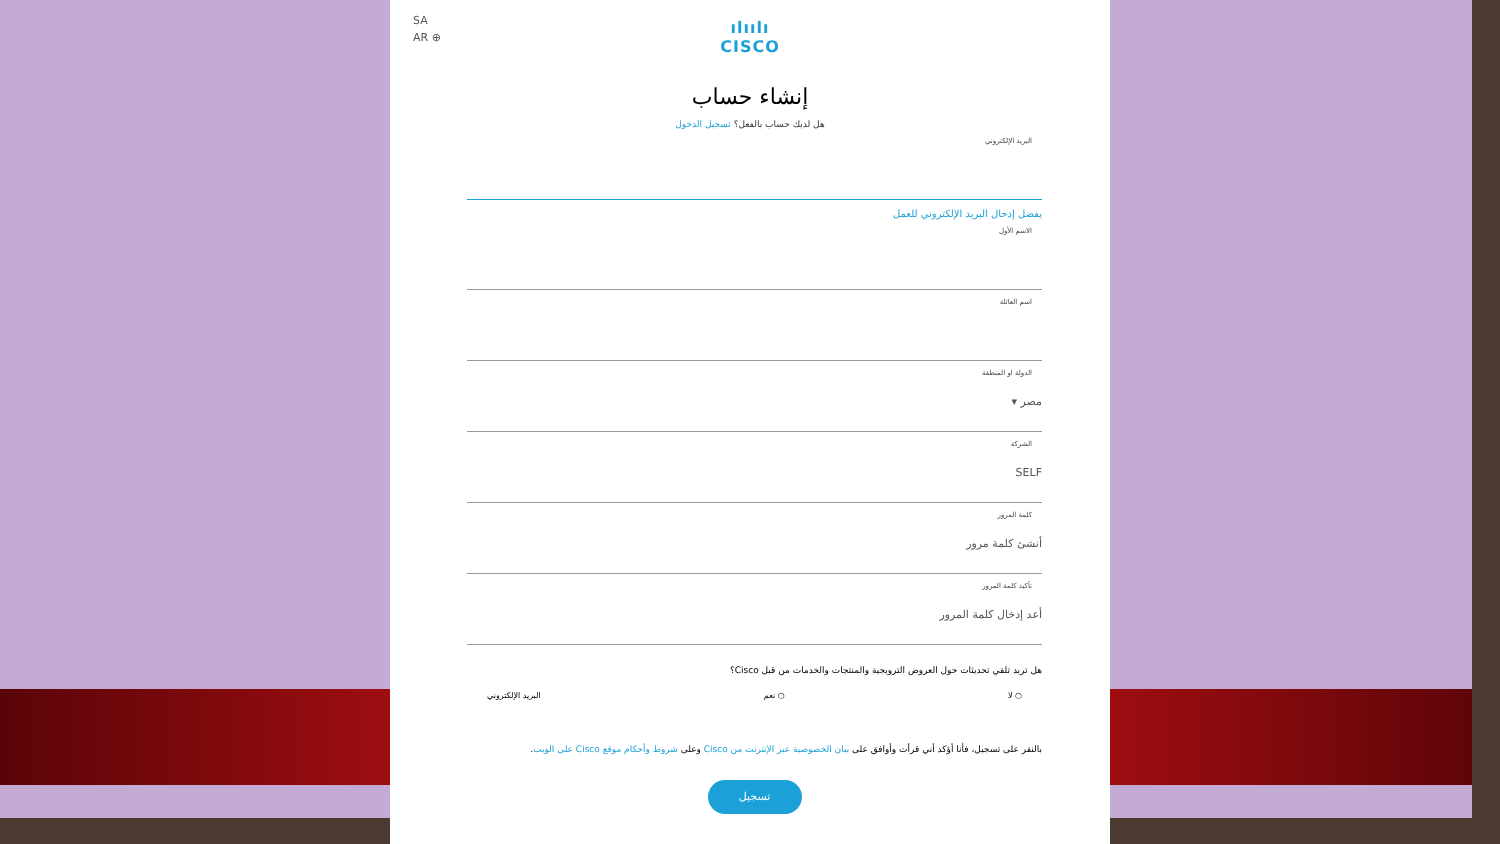SA
AR ⊕
ılıılı
CISCO
إنشاء حساب
هل لديك حساب بالفعل؟ تسجيل الدخول
البريد الإلكتروني
يفضل إدخال البريد الإلكتروني للعمل
الاسم الأول
اسم العائلة
الدولة او المنطقة
مصر ▾
الشركة
SELF
كلمة المرور
أنشئ كلمة مرور
تأكيد كلمة المرور
أعد إدخال كلمة المرور
هل تريد تلقي تحديثات حول العروض الترويجية والمنتجات والخدمات من قبل Cisco؟
○ لا ○ نعم البريد الإلكتروني
بالنقر على تسجيل، فأنا أؤكد أني قرأت وأوافق على بيان الخصوصية عبر الإنترنت من Cisco وعلى شروط وأحكام موقع Cisco على الويب.
تسجيل